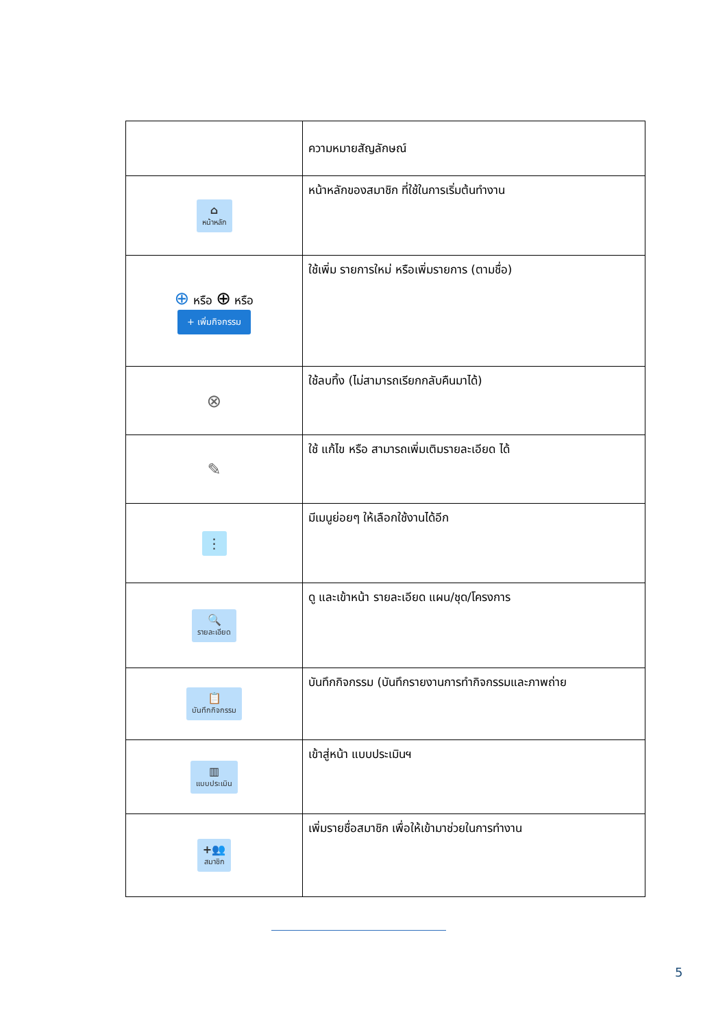| | ความหมายสัญลักษณ์ |
| ⌂ หน้าหลัก | หน้าหลักของสมาชิก ที่ใช้ในการเริ่มต้นทำงาน |
| ⊕ หรือ ⊕ หรือ + เพิ่มกิจกรรม | ใช้เพิ่ม รายการใหม่ หรือเพิ่มรายการ (ตามชื่อ) |
| ⊗ | ใช้ลบทิ้ง (ไม่สามารถเรียกกลับคืนมาได้) |
| ✎ | ใช้ แก้ไข หรือ สามารถเพิ่มเติมรายละเอียด ได้ |
| ⋮ | มีเมนูย่อยๆ ให้เลือกใช้งานได้อีก |
| 🔍 รายละเอียด | ดู และเข้าหน้า รายละเอียด แผน/ชุด/โครงการ |
| 📋 บันทึกกิจกรรม | บันทึกกิจกรรม (บันทึกรายงานการทำกิจกรรมและภาพถ่าย |
| ▥ แบบประเมิน | เข้าสู่หน้า แบบประเมินฯ |
| +👥 สมาชิก | เพิ่มรายชื่อสมาชิก เพื่อให้เข้ามาช่วยในการทำงาน |
5